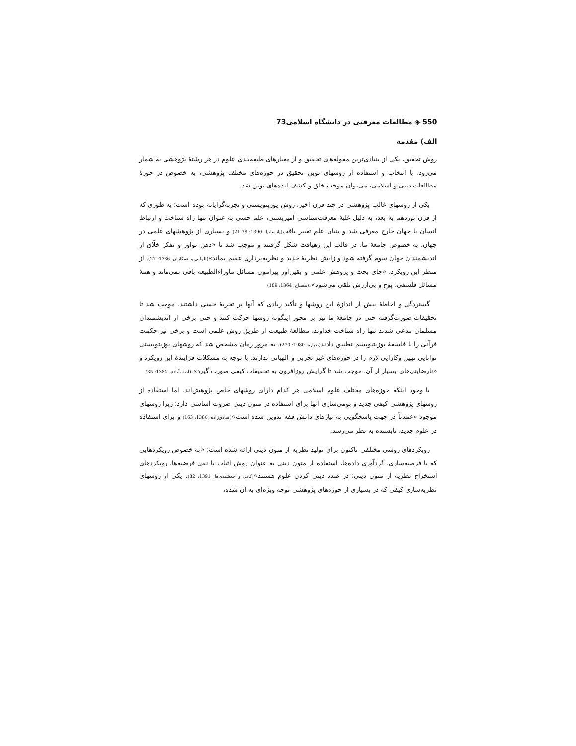550 ◈ مطالعات معرفتی در دانشگاه اسلامی73
الف) مقدمه
روش تحقیق، یکی از بنیادی‌ترین مقوله‌های تحقیق و از معیارهای طبقه‌بندی علوم در هر رشتۀ پژوهشی به شمار می‌رود. با انتخاب و استفاده از روشهای نوین تحقیق در حوزه‌های مختلف پژوهشی، به خصوص در حوزۀ مطالعات دینی و اسلامی، می‌توان موجب خلق و کشف ایده‌های نوین شد.
یکی از روشهای غالب پژوهشی در چند قرن اخیر، روش پوزیتویستی و تجربه‌گرایانه بوده است؛ به طوری که از قرن نوزدهم به بعد، به دلیل غلبۀ معرفت‌شناسی آمپریستی، علم حسی به عنوان تنها راه شناخت و ارتباط انسان با جهان خارج معرفی شد و بنیان علم تغییر یافت(پارسانیا، 1390: 38-21) و بسیاری از پژوهشهای علمی در جهان، به خصوص جامعۀ ما، در قالب این رهیافت شکل گرفتند و موجب شد تا «ذهن نوآور و تفکر خلّاق از اندیشمندان جهان سوم گرفته شود و زایش نظریۀ جدید و نظریه‌پردازی عقیم بماند»(الوانی و همکاران، 1386: 27). از منظر این رویکرد، «جای بحث و پژوهش علمی و یقین‌آور پیرامون مسائل ماوراءالطبیعه باقی نمی‌ماند و همۀ مسائل فلسفی، پوچ و بی‌ارزش تلقی می‌شود».(مصباح، 1364: 189)
گستردگی و احاطۀ بیش از اندازۀ این روشها و تأکید زیادی که آنها بر تجربۀ حسی داشتند، موجب شد تا تحقیقات صورت‌گرفته حتی در جامعۀ ما نیز بر محور اینگونه روشها حرکت کنند و حتی برخی از اندیشمندان مسلمان مدعی شدند تنها راه شناخت خداوند، مطالعۀ طبیعت از طریق روش علمی است و برخی نیز حکمت قرآنی را با فلسفۀ پوزیتیویسم تطبیق دادند(طباره، 1980: 270). به مرور زمان مشخص شد که روشهای پوزیتویستی توانایی تبیین وکارایی لازم را در حوزه‌های غیر تجربی و الهیاتی ندارند. با توجه به مشکلات فزایندۀ این رویکرد و «نارضایتی‌های بسیار از آن، موجب شد تا گرایش روزافزون به تحقیقات کیفی صورت گیرد».(لطف‌آبادی، 1384: 35)
با وجود اینکه حوزه‌های مختلف علوم اسلامی هر کدام دارای روشهای خاص پژوهش‌اند، اما استفاده از روشهای پژوهشی کیفی جدید و بومی‌سازی آنها برای استفاده در متون دینی ضروت اساسی دارد؛ زیرا روشهای موجود «عمدتاً در جهت پاسخگویی به نیازهای دانش فقه تدوین شده است»(صادق‌زاده، 1386: 163) و برای استفاده در علوم جدید، نابسنده به نظر می‌رسد.
رویکردهای روشی مختلفی تاکنون برای تولید نظریه از متون دینی ارائه شده است؛ «به خصوص رویکردهایی که با فرضیه‌سازی، گردآوری داده‌ها، استفاده از متون دینی به عنوان روش اثبات یا نفی فرضیه‌ها، رویکردهای استخراج نظریه از متون دینی؛ در صدد دینی کردن علوم هستند»(کافی و جمشیدی‌ها، 1391: 82). یکی از روشهای نظریه‌سازی کیفی که در بسیاری از حوزه‌های پژوهشی توجه ویژه‌ای به آن شده،